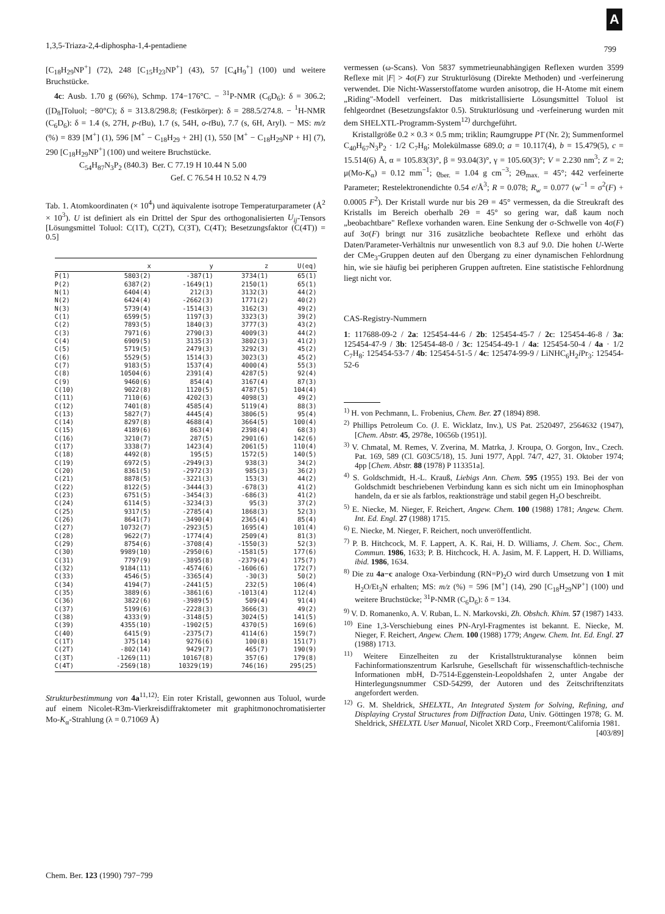A
1,3,5-Triaza-2,4-diphospha-1,4-pentadiene 799
[C<sub>18</sub>H<sub>29</sub>NP<sup>+</sup>] (72), 248 [C<sub>15</sub>H<sub>23</sub>NP<sup>+</sup>] (43), 57 [C<sub>4</sub>H<sub>9</sub><sup>+</sup>] (100) und weitere Bruchstücke.
4c: Ausb. 1.70 g (66%), Schmp. 174−176°C. − <sup>31</sup>P-NMR (C<sub>6</sub>D<sub>6</sub>): δ = 306.2; ([D<sub>8</sub>]Toluol; −80°C); δ = 313.8/298.8; (Festkörper): δ = 288.5/274.8. − <sup>1</sup>H-NMR (C<sub>6</sub>D<sub>6</sub>): δ = 1.4 (s, 27H, p-t Bu), 1.7 (s, 54H, o-t Bu), 7.7 (s, 6H, Aryl). − MS: m/z (%) = 839 [M<sup>+</sup>] (1), 596 [M<sup>+</sup> − C<sub>18</sub>H<sub>29</sub> + 2H] (1), 550 [M<sup>+</sup> − C<sub>18</sub>H<sub>29</sub>NP + H] (7), 290 [C<sub>18</sub>H<sub>29</sub>NP<sup>+</sup>] (100) und weitere Bruchstücke.
C<sub>54</sub>H<sub>87</sub>N<sub>3</sub>P<sub>2</sub> (840.3) Ber. C 77.19 H 10.44 N 5.00
Gef. C 76.54 H 10.52 N 4.79
Tab. 1. Atomkoordinaten (× 10<sup>4</sup>) und äquivalente isotrope Temperaturparameter (Å<sup>2</sup> × 10<sup>3</sup>). U ist definiert als ein Drittel der Spur des orthogonalisierten U<sub>ij</sub>-Tensors [Lösungsmittel Toluol: C(1T), C(2T), C(3T), C(4T); Besetzungsfaktor (C(4T)) = 0.5]
| | x | y | z | U(eq) |
| --- | --- | --- | --- | --- |
| P(1) | 5803(2) | -387(1) | 3734(1) | 65(1) |
| P(2) | 6387(2) | -1649(1) | 2150(1) | 65(1) |
| N(1) | 6404(4) | 212(3) | 3132(3) | 44(2) |
| N(2) | 6424(4) | -2662(3) | 1771(2) | 40(2) |
| N(3) | 5739(4) | -1514(3) | 3162(3) | 49(2) |
| C(1) | 6599(5) | 1197(3) | 3323(3) | 39(2) |
| C(2) | 7893(5) | 1840(3) | 3777(3) | 43(2) |
| C(3) | 7971(6) | 2790(3) | 4009(3) | 44(2) |
| C(4) | 6909(5) | 3135(3) | 3802(3) | 41(2) |
| C(5) | 5719(5) | 2479(3) | 3292(3) | 45(2) |
| C(6) | 5529(5) | 1514(3) | 3023(3) | 45(2) |
| C(7) | 9183(5) | 1537(4) | 4000(4) | 55(3) |
| C(8) | 10504(6) | 2391(4) | 4287(5) | 92(4) |
| C(9) | 9460(6) | 854(4) | 3167(4) | 87(3) |
| C(10) | 9022(8) | 1120(5) | 4787(5) | 104(4) |
| C(11) | 7110(6) | 4202(3) | 4098(3) | 49(2) |
| C(12) | 7401(8) | 4585(4) | 5119(4) | 88(3) |
| C(13) | 5827(7) | 4445(4) | 3806(5) | 95(4) |
| C(14) | 8297(8) | 4688(4) | 3664(5) | 100(4) |
| C(15) | 4189(6) | 863(4) | 2398(4) | 68(3) |
| C(16) | 3210(7) | 287(5) | 2901(6) | 142(6) |
| C(17) | 3338(7) | 1423(4) | 2061(5) | 110(4) |
| C(18) | 4492(8) | 195(5) | 1572(5) | 140(5) |
| C(19) | 6972(5) | -2949(3) | 938(3) | 34(2) |
| C(20) | 8361(5) | -2972(3) | 985(3) | 36(2) |
| C(21) | 8878(5) | -3221(3) | 153(3) | 44(2) |
| C(22) | 8122(5) | -3444(3) | -678(3) | 41(2) |
| C(23) | 6751(5) | -3454(3) | -686(3) | 41(2) |
| C(24) | 6114(5) | -3234(3) | 95(3) | 37(2) |
| C(25) | 9317(5) | -2785(4) | 1868(3) | 52(3) |
| C(26) | 8641(7) | -3490(4) | 2365(4) | 85(4) |
| C(27) | 10732(7) | -2923(5) | 1695(4) | 101(4) |
| C(28) | 9622(7) | -1774(4) | 2509(4) | 81(3) |
| C(29) | 8754(6) | -3708(4) | -1550(3) | 52(3) |
| C(30) | 9989(10) | -2950(6) | -1581(5) | 177(6) |
| C(31) | 7797(9) | -3895(8) | -2379(4) | 175(7) |
| C(32) | 9184(11) | -4574(6) | -1606(6) | 172(7) |
| C(33) | 4546(5) | -3365(4) | -30(3) | 50(2) |
| C(34) | 4194(7) | -2441(5) | 232(5) | 106(4) |
| C(35) | 3889(6) | -3861(6) | -1013(4) | 112(4) |
| C(36) | 3822(6) | -3989(5) | 509(4) | 91(4) |
| C(37) | 5199(6) | -2228(3) | 3666(3) | 49(2) |
| C(38) | 4333(9) | -3148(5) | 3024(5) | 141(5) |
| C(39) | 4355(10) | -1902(5) | 4370(5) | 169(6) |
| C(40) | 6415(9) | -2375(7) | 4114(6) | 159(7) |
| C(1T) | 375(14) | 9276(6) | 100(8) | 151(7) |
| C(2T) | -802(14) | 9429(7) | 465(7) | 190(9) |
| C(3T) | -1269(11) | 10167(8) | 357(6) | 179(8) |
| C(4T) | -2569(18) | 10329(19) | 746(16) | 295(25) |
Strukturbestimmung von 4a<sup>11,12)</sup>: Ein roter Kristall, gewonnen aus Toluol, wurde auf einem Nicolet-R3m-Vierkreisdiffraktometer mit graphitmonochromatisierter Mo-K<sub>α</sub>-Strahlung (λ = 0.71069 Å)
vermessen (ω-Scans). Von 5837 symmetrieunabhängigen Reflexen wurden 3599 Reflexe mit |F| > 4σ(F) zur Strukturlösung (Direkte Methoden) und -verfeinerung verwendet. Die Nicht-Wasserstoffatome wurden anisotrop, die H-Atome mit einem „Riding"-Modell verfeinert. Das mitkristallisierte Lösungsmittel Toluol ist fehlgeordnet (Besetzungsfaktor 0.5). Strukturlösung und -verfeinerung wurden mit dem SHELXTL-Programm-System<sup>12)</sup> durchgeführt.
Kristallgröße 0.2 × 0.3 × 0.5 mm; triklin; Raumgruppe P1̄ (Nr. 2); Summenformel C<sub>40</sub>H<sub>67</sub>N<sub>3</sub>P<sub>2</sub> · 1/2 C<sub>7</sub>H<sub>8</sub>; Molekülmasse 689.0; a = 10.117(4), b = 15.479(5), c = 15.514(6) Å, α = 105.83(3)°, β = 93.04(3)°, γ = 105.60(3)°; V = 2.230 nm<sup>3</sup>; Z = 2; μ(Mo-K<sub>α</sub>) = 0.12 mm<sup>−1</sup>; ϱ<sub>ber.</sub> = 1.04 g cm<sup>−3</sup>; 2Θ<sub>max.</sub> = 45°; 442 verfeinerte Parameter; Restelektronendichte 0.54 e/Å<sup>3</sup>; R = 0.078; R<sub>w</sub> = 0.077 (w<sup>−1</sup> = σ<sup>2</sup>(F) + 0.0005 F<sup>2</sup>). Der Kristall wurde nur bis 2Θ = 45° vermessen, da die Streukraft des Kristalls im Bereich oberhalb 2Θ = 45° so gering war, daß kaum noch „beobachtbare" Reflexe vorhanden waren. Eine Senkung der σ-Schwelle von 4σ(F) auf 3σ(F) bringt nur 316 zusätzliche beobachtete Reflexe und erhöht das Daten/Parameter-Verhältnis nur unwesentlich von 8.3 auf 9.0. Die hohen U-Werte der CMe<sub>3</sub>-Gruppen deuten auf den Übergang zu einer dynamischen Fehlordnung hin, wie sie häufig bei peripheren Gruppen auftreten. Eine statistische Fehlordnung liegt nicht vor.
CAS-Registry-Nummern
1: 117688-09-2 / 2a: 125454-44-6 / 2b: 125454-45-7 / 2c: 125454-46-8 / 3a: 125454-47-9 / 3b: 125454-48-0 / 3c: 125454-49-1 / 4a: 125454-50-4 / 4a · 1/2 C<sub>7</sub>H<sub>8</sub>: 125454-53-7 / 4b: 125454-51-5 / 4c: 125474-99-9 / LiNHC<sub>6</sub>H<sub>2</sub>i Pr<sub>3</sub>: 125454-52-6
<sup>1)</sup> H. von Pechmann, L. Frobenius, Chem. Ber. 27 (1894) 898.
<sup>2)</sup> Phillips Petroleum Co. (J. E. Wicklatz, Inv.), US Pat. 2520497, 2564632 (1947), [Chem. Abstr. 45, 2978e, 10656b (1951)].
<sup>3)</sup> V. Chmatal, M. Remes, V. Zverina, M. Matrka, J. Kroupa, O. Gorgon, Inv., Czech. Pat. 169, 589 (Cl. G03C5/18), 15. Juni 1977, Appl. 74/7, 427, 31. Oktober 1974; 4pp [Chem. Abstr. 88 (1978) P 113351a].
<sup>4)</sup> S. Goldschmidt, H.-L. Krauß, Liebigs Ann. Chem. 595 (1955) 193. Bei der von Goldschmidt beschriebenen Verbindung kann es sich nicht um ein Iminophosphan handeln, da er sie als farblos, reaktionsträge und stabil gegen H<sub>2</sub>O beschreibt.
<sup>5)</sup> E. Niecke, M. Nieger, F. Reichert, Angew. Chem. 100 (1988) 1781; Angew. Chem. Int. Ed. Engl. 27 (1988) 1715.
<sup>6)</sup> E. Niecke, M. Nieger, F. Reichert, noch unveröffentlicht.
<sup>7)</sup> P. B. Hitchcock, M. F. Lappert, A. K. Rai, H. D. Williams, J. Chem. Soc., Chem. Commun. 1986, 1633; P. B. Hitchcock, H. A. Jasim, M. F. Lappert, H. D. Williams, ibid. 1986, 1634.
<sup>8)</sup> Die zu 4a−c analoge Oxa-Verbindung (RN=P)<sub>2</sub>O wird durch Umsetzung von 1 mit H<sub>2</sub>O/Et<sub>3</sub>N erhalten; MS: m/z (%) = 596 [M<sup>+</sup>] (14), 290 [C<sub>18</sub>H<sub>29</sub>NP<sup>+</sup>] (100) und weitere Bruchstücke; <sup>31</sup>P-NMR (C<sub>6</sub>D<sub>6</sub>): δ = 134.
<sup>9)</sup> V. D. Romanenko, A. V. Ruban, L. N. Markovski, Zh. Obshch. Khim. 57 (1987) 1433.
<sup>10)</sup> Eine 1,3-Verschiebung eines PN-Aryl-Fragmentes ist bekannt. E. Niecke, M. Nieger, F. Reichert, Angew. Chem. 100 (1988) 1779; Angew. Chem. Int. Ed. Engl. 27 (1988) 1713.
<sup>11)</sup> Weitere Einzelheiten zu der Kristallstrukturanalyse können beim Fachinformationszentrum Karlsruhe, Gesellschaft für wissenschaftlich-technische Informationen mbH, D-7514-Eggenstein-Leopoldshafen 2, unter Angabe der Hinterlegungsnummer CSD-54299, der Autoren und des Zeitschriftenzitats angefordert werden.
<sup>12)</sup> G. M. Sheldrick, SHELXTL, An Integrated System for Solving, Refining, and Displaying Crystal Structures from Diffraction Data, Univ. Göttingen 1978; G. M. Sheldrick, SHELXTL User Manual, Nicolet XRD Corp., Freemont/California 1981.
[403/89]
Chem. Ber. 123 (1990) 797−799